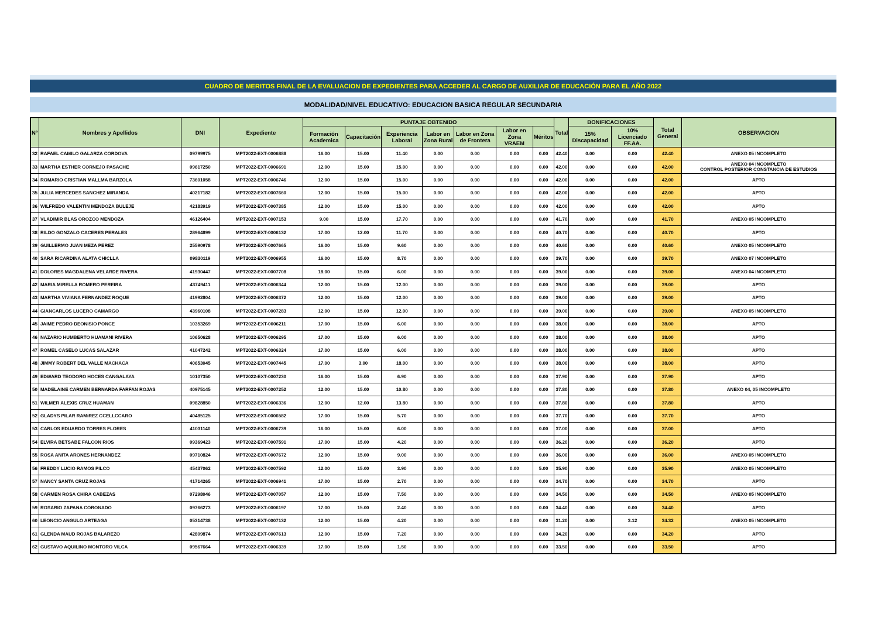CUADRO DE MERITOS FINAL DE LA EVALUACION DE EXPEDIENTES PARA ACCEDER AL CARGO DE AUXILIAR DE EDUCACIÓN PARA EL AÑO 2022
MODALIDAD/NIVEL EDUCATIVO: EDUCACION BASICA REGULAR SECUNDARIA
| N° | Nombres y Apellidos | DNI | Expediente | PUNTAJE OBTENIDO | | | | | | | Total | BONIFICACIONES | | Total General | OBSERVACION |
| --- | --- | --- | --- | --- | --- | --- | --- | --- | --- | --- | --- | --- | --- | --- | --- |
| | | | | Formación Academica | Capacitación | Experiencia Laboral | Labor en Zona Rural | Labor en Zona de Frontera | Labor en Zona VRAEM | Méritos | | 15% Discapacidad | 10% Licenciado FF.AA. | | |
| 32 | RAFAEL CAMILO GALARZA CORDOVA | 09799975 | MPT2022-EXT-0006888 | 16.00 | 15.00 | 11.40 | 0.00 | 0.00 | 0.00 | 0.00 | 42.40 | 0.00 | 0.00 | 42.40 | ANEXO 05 INCOMPLETO |
| 33 | MARTHA ESTHER CORNEJO PASACHE | 09617250 | MPT2022-EXT-0006691 | 12.00 | 15.00 | 15.00 | 0.00 | 0.00 | 0.00 | 0.00 | 42.00 | 0.00 | 0.00 | 42.00 | ANEXO 04 INCOMPLETO CONTROL POSTERIOR CONSTANCIA DE ESTUDIOS |
| 34 | ROMARIO CRISTIAN MALLMA BARZOLA | 73601058 | MPT2022-EXT-0006746 | 12.00 | 15.00 | 15.00 | 0.00 | 0.00 | 0.00 | 0.00 | 42.00 | 0.00 | 0.00 | 42.00 | APTO |
| 35 | JULIA MERCEDES SANCHEZ MIRANDA | 40217182 | MPT2022-EXT-0007660 | 12.00 | 15.00 | 15.00 | 0.00 | 0.00 | 0.00 | 0.00 | 42.00 | 0.00 | 0.00 | 42.00 | APTO |
| 36 | WILFREDO VALENTIN MENDOZA BULEJE | 42183919 | MPT2022-EXT-0007385 | 12.00 | 15.00 | 15.00 | 0.00 | 0.00 | 0.00 | 0.00 | 42.00 | 0.00 | 0.00 | 42.00 | APTO |
| 37 | VLADIMIR BLAS OROZCO MENDOZA | 46126404 | MPT2022-EXT-0007153 | 9.00 | 15.00 | 17.70 | 0.00 | 0.00 | 0.00 | 0.00 | 41.70 | 0.00 | 0.00 | 41.70 | ANEXO 05 INCOMPLETO |
| 38 | RILDO GONZALO CACERES PERALES | 28964899 | MPT2022-EXT-0006132 | 17.00 | 12.00 | 11.70 | 0.00 | 0.00 | 0.00 | 0.00 | 40.70 | 0.00 | 0.00 | 40.70 | APTO |
| 39 | GUILLERMO JUAN MEZA PEREZ | 25590978 | MPT2022-EXT-0007665 | 16.00 | 15.00 | 9.60 | 0.00 | 0.00 | 0.00 | 0.00 | 40.60 | 0.00 | 0.00 | 40.60 | ANEXO 05 INCOMPLETO |
| 40 | SARA RICARDINA ALATA CHICLLA | 09830119 | MPT2022-EXT-0006955 | 16.00 | 15.00 | 8.70 | 0.00 | 0.00 | 0.00 | 0.00 | 39.70 | 0.00 | 0.00 | 39.70 | ANEXO 07 INCOMPLETO |
| 41 | DOLORES MAGDALENA VELARDE RIVERA | 41930447 | MPT2022-EXT-0007708 | 18.00 | 15.00 | 6.00 | 0.00 | 0.00 | 0.00 | 0.00 | 39.00 | 0.00 | 0.00 | 39.00 | ANEXO 04 INCOMPLETO |
| 42 | MARIA MIRELLA ROMERO PEREIRA | 43749411 | MPT2022-EXT-0006344 | 12.00 | 15.00 | 12.00 | 0.00 | 0.00 | 0.00 | 0.00 | 39.00 | 0.00 | 0.00 | 39.00 | APTO |
| 43 | MARTHA VIVIANA FERNANDEZ ROQUE | 41992804 | MPT2022-EXT-0006372 | 12.00 | 15.00 | 12.00 | 0.00 | 0.00 | 0.00 | 0.00 | 39.00 | 0.00 | 0.00 | 39.00 | APTO |
| 44 | GIANCARLOS LUCERO CAMARGO | 43960108 | MPT2022-EXT-0007283 | 12.00 | 15.00 | 12.00 | 0.00 | 0.00 | 0.00 | 0.00 | 39.00 | 0.00 | 0.00 | 39.00 | ANEXO 05 INCOMPLETO |
| 45 | JAIME PEDRO DEONISIO PONCE | 10353269 | MPT2022-EXT-0006211 | 17.00 | 15.00 | 6.00 | 0.00 | 0.00 | 0.00 | 0.00 | 38.00 | 0.00 | 0.00 | 38.00 | APTO |
| 46 | NAZARIO HUMBERTO HUAMANI RIVERA | 10650628 | MPT2022-EXT-0006295 | 17.00 | 15.00 | 6.00 | 0.00 | 0.00 | 0.00 | 0.00 | 38.00 | 0.00 | 0.00 | 38.00 | APTO |
| 47 | ROMEL CASELO LUCAS SALAZAR | 41047242 | MPT2022-EXT-0006324 | 17.00 | 15.00 | 6.00 | 0.00 | 0.00 | 0.00 | 0.00 | 38.00 | 0.00 | 0.00 | 38.00 | APTO |
| 48 | JIMMY ROBERT DEL VALLE MACHACA | 40653045 | MPT2022-EXT-0007445 | 17.00 | 3.00 | 18.00 | 0.00 | 0.00 | 0.00 | 0.00 | 38.00 | 0.00 | 0.00 | 38.00 | APTO |
| 49 | EDWARD TEODORO HOCES CANGALAYA | 10107350 | MPT2022-EXT-0007230 | 16.00 | 15.00 | 6.90 | 0.00 | 0.00 | 0.00 | 0.00 | 37.90 | 0.00 | 0.00 | 37.90 | APTO |
| 50 | MADELAINE CARMEN BERNARDA FARFAN ROJAS | 40975145 | MPT2022-EXT-0007252 | 12.00 | 15.00 | 10.80 | 0.00 | 0.00 | 0.00 | 0.00 | 37.80 | 0.00 | 0.00 | 37.80 | ANEXO 04, 05 INCOMPLETO |
| 51 | WILMER ALEXIS CRUZ HUAMAN | 09828850 | MPT2022-EXT-0006336 | 12.00 | 12.00 | 13.80 | 0.00 | 0.00 | 0.00 | 0.00 | 37.80 | 0.00 | 0.00 | 37.80 | APTO |
| 52 | GLADYS PILAR RAMiREZ CCELLCCARO | 40485125 | MPT2022-EXT-0006582 | 17.00 | 15.00 | 5.70 | 0.00 | 0.00 | 0.00 | 0.00 | 37.70 | 0.00 | 0.00 | 37.70 | APTO |
| 53 | CARLOS EDUARDO TORRES FLORES | 41031140 | MPT2022-EXT-0006739 | 16.00 | 15.00 | 6.00 | 0.00 | 0.00 | 0.00 | 0.00 | 37.00 | 0.00 | 0.00 | 37.00 | APTO |
| 54 | ELVIRA BETSABE FALCON RIOS | 09369423 | MPT2022-EXT-0007591 | 17.00 | 15.00 | 4.20 | 0.00 | 0.00 | 0.00 | 0.00 | 36.20 | 0.00 | 0.00 | 36.20 | APTO |
| 55 | ROSA ANITA ARONES HERNANDEZ | 09710824 | MPT2022-EXT-0007672 | 12.00 | 15.00 | 9.00 | 0.00 | 0.00 | 0.00 | 0.00 | 36.00 | 0.00 | 0.00 | 36.00 | ANEXO 05 INCOMPLETO |
| 56 | FREDDY LUCIO RAMOS PILCO | 45437062 | MPT2022-EXT-0007592 | 12.00 | 15.00 | 3.90 | 0.00 | 0.00 | 0.00 | 5.00 | 35.90 | 0.00 | 0.00 | 35.90 | ANEXO 05 INCOMPLETO |
| 57 | NANCY SANTA CRUZ ROJAS | 41714265 | MPT2022-EXT-0006941 | 17.00 | 15.00 | 2.70 | 0.00 | 0.00 | 0.00 | 0.00 | 34.70 | 0.00 | 0.00 | 34.70 | APTO |
| 58 | CARMEN ROSA CHIRA CABEZAS | 07298046 | MPT2022-EXT-0007057 | 12.00 | 15.00 | 7.50 | 0.00 | 0.00 | 0.00 | 0.00 | 34.50 | 0.00 | 0.00 | 34.50 | ANEXO 05 INCOMPLETO |
| 59 | ROSARIO ZAPANA CORONADO | 09766273 | MPT2022-EXT-0006197 | 17.00 | 15.00 | 2.40 | 0.00 | 0.00 | 0.00 | 0.00 | 34.40 | 0.00 | 0.00 | 34.40 | APTO |
| 60 | LEONCIO ANGULO ARTEAGA | 05314738 | MPT2022-EXT-0007132 | 12.00 | 15.00 | 4.20 | 0.00 | 0.00 | 0.00 | 0.00 | 31.20 | 0.00 | 3.12 | 34.32 | ANEXO 05 INCOMPLETO |
| 61 | GLENDA MAUD ROJAS BALAREZO | 42809874 | MPT2022-EXT-0007613 | 12.00 | 15.00 | 7.20 | 0.00 | 0.00 | 0.00 | 0.00 | 34.20 | 0.00 | 0.00 | 34.20 | APTO |
| 62 | GUSTAVO AQUILINO MONTORO VILCA | 09567664 | MPT2022-EXT-0006339 | 17.00 | 15.00 | 1.50 | 0.00 | 0.00 | 0.00 | 0.00 | 33.50 | 0.00 | 0.00 | 33.50 | APTO |